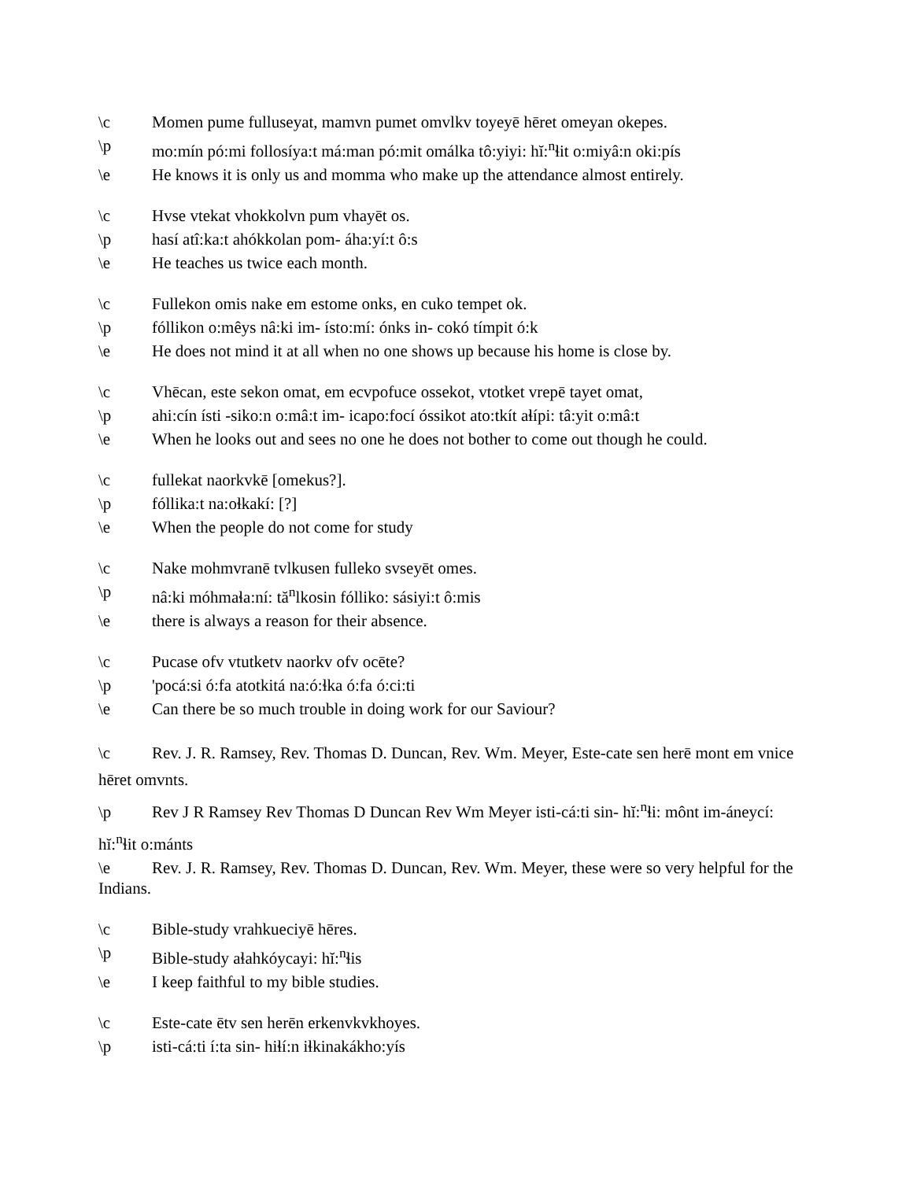\c Momen pume fulluseyat, mamvn pumet omvlkv toyeyē hēret omeyan okepes.
\p mo:mín pó:mi follosíya:t má:man pó:mit omálka tô:yiyi: hĭ:<sup>n</sup>ɬit o:miyâ:n oki:pís
\e He knows it is only us and momma who make up the attendance almost entirely.
\c Hvse vtekat vhokkolvn pum vhayēt os.
\p hasí atî:ka:t ahókkolan pom- áha:yí:t ô:s
\e He teaches us twice each month.
\c Fullekon omis nake em estome onks, en cuko tempet ok.
\p fóllikon o:mêys nâ:ki im- ísto:mí: ónks in- cokó tímpit ó:k
\e He does not mind it at all when no one shows up because his home is close by.
\c Vhēcan, este sekon omat, em ecvpofuce ossekot, vtotket vrepē tayet omat,
\p ahi:cín ísti -siko:n o:mâ:t im- icapo:focí óssikot ato:tkít aɬípi: tâ:yit o:mâ:t
\e When he looks out and sees no one he does not bother to come out though he could.
\c fullekat naorkvkē [omekus?].
\p fóllika:t na:oɬkakí: [?]
\e When the people do not come for study
\c Nake mohmvranē tvlkusen fulleko svseyēt omes.
\p nâ:ki móhmaɬa:ní: tă<sup>n</sup>lkosin fólliko: sásiyi:t ô:mis
\e there is always a reason for their absence.
\c Pucase ofv vtutketv naorkv ofv ocēte?
\p 'pocá:si ó:fa atotkitá na:ó:ɬka ó:fa ó:ci:ti
\e Can there be so much trouble in doing work for our Saviour?
\c Rev. J. R. Ramsey, Rev. Thomas D. Duncan, Rev. Wm. Meyer, Este-cate sen herē mont em vnice hēret omvnts.
\p Rev J R Ramsey Rev Thomas D Duncan Rev Wm Meyer isti-cá:ti sin- hĭ:<sup>n</sup>ɬi: mônt im-áneycí: hĭ:<sup>n</sup>ɬit o:mánts
\e Rev. J. R. Ramsey, Rev. Thomas D. Duncan, Rev. Wm. Meyer, these were so very helpful for the Indians.
\c Bible-study vrahkueciyē hēres.
\p Bible-study aɬahkóycayi: hĭ:<sup>n</sup>ɬis
\e I keep faithful to my bible studies.
\c Este-cate ētv sen herēn erkenvkvkhoyes.
\p isti-cá:ti í:ta sin- hiɬí:n iɬkinakákho:yís